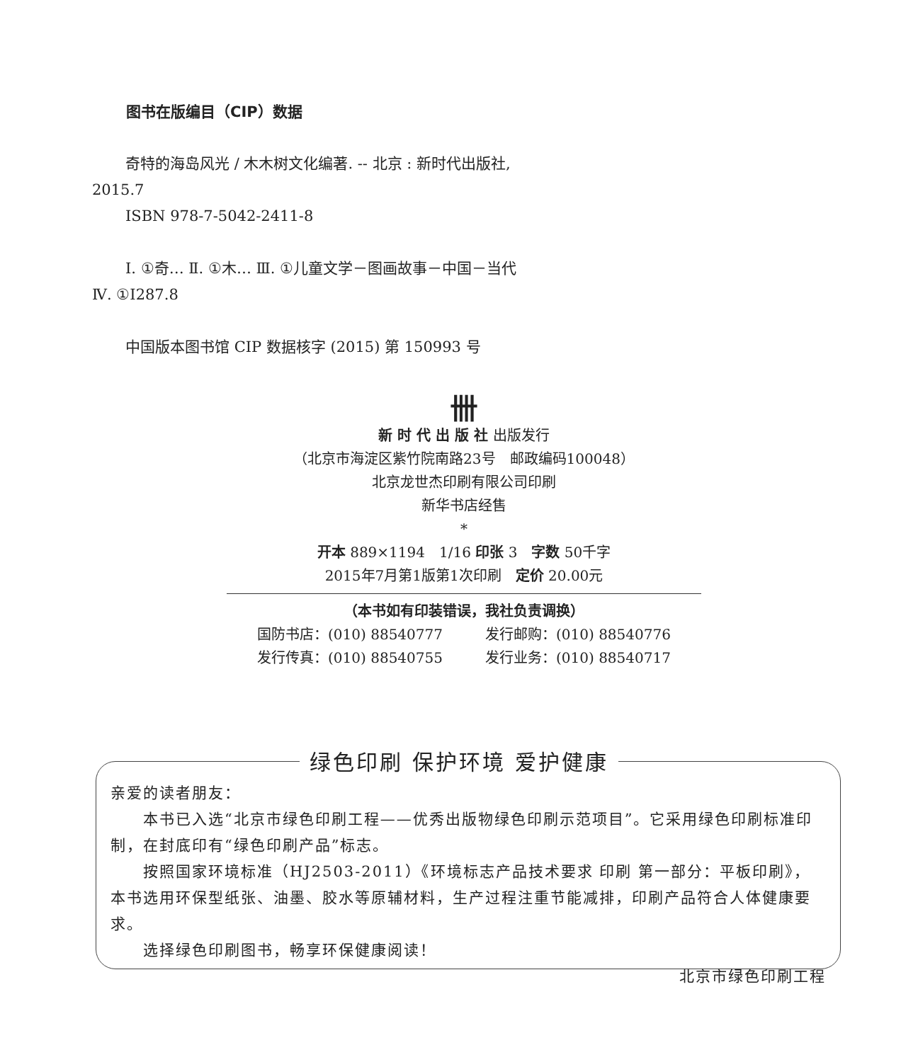图书在版编目（CIP）数据
奇特的海岛风光 / 木木树文化编著. -- 北京 : 新时代出版社, 2015.7
ISBN 978-7-5042-2411-8
Ⅰ. ①奇… Ⅱ. ①木… Ⅲ. ①儿童文学－图画故事－中国－当代 Ⅳ. ①I287.8
中国版本图书馆 CIP 数据核字 (2015) 第 150993 号
卌
新 时 代 出 版 社 出版发行
（北京市海淀区紫竹院南路23号　邮政编码100048）
北京龙世杰印刷有限公司印刷
新华书店经售
*
开本 889×1194　1/16 印张 3　字数 50千字
2015年7月第1版第1次印刷　定价 20.00元
（本书如有印装错误，我社负责调换）
国防书店：(010) 88540777 发行邮购：(010) 88540776
发行传真：(010) 88540755 发行业务：(010) 88540717
亲爱的读者朋友：
本书已入选“北京市绿色印刷工程——优秀出版物绿色印刷示范项目”。它采用绿色印刷标准印制，在封底印有“绿色印刷产品”标志。
按照国家环境标准（HJ2503-2011）《环境标志产品技术要求 印刷 第一部分：平板印刷》，本书选用环保型纸张、油墨、胶水等原辅材料，生产过程注重节能减排，印刷产品符合人体健康要求。
选择绿色印刷图书，畅享环保健康阅读！
北京市绿色印刷工程
绿色印刷 保护环境 爱护健康